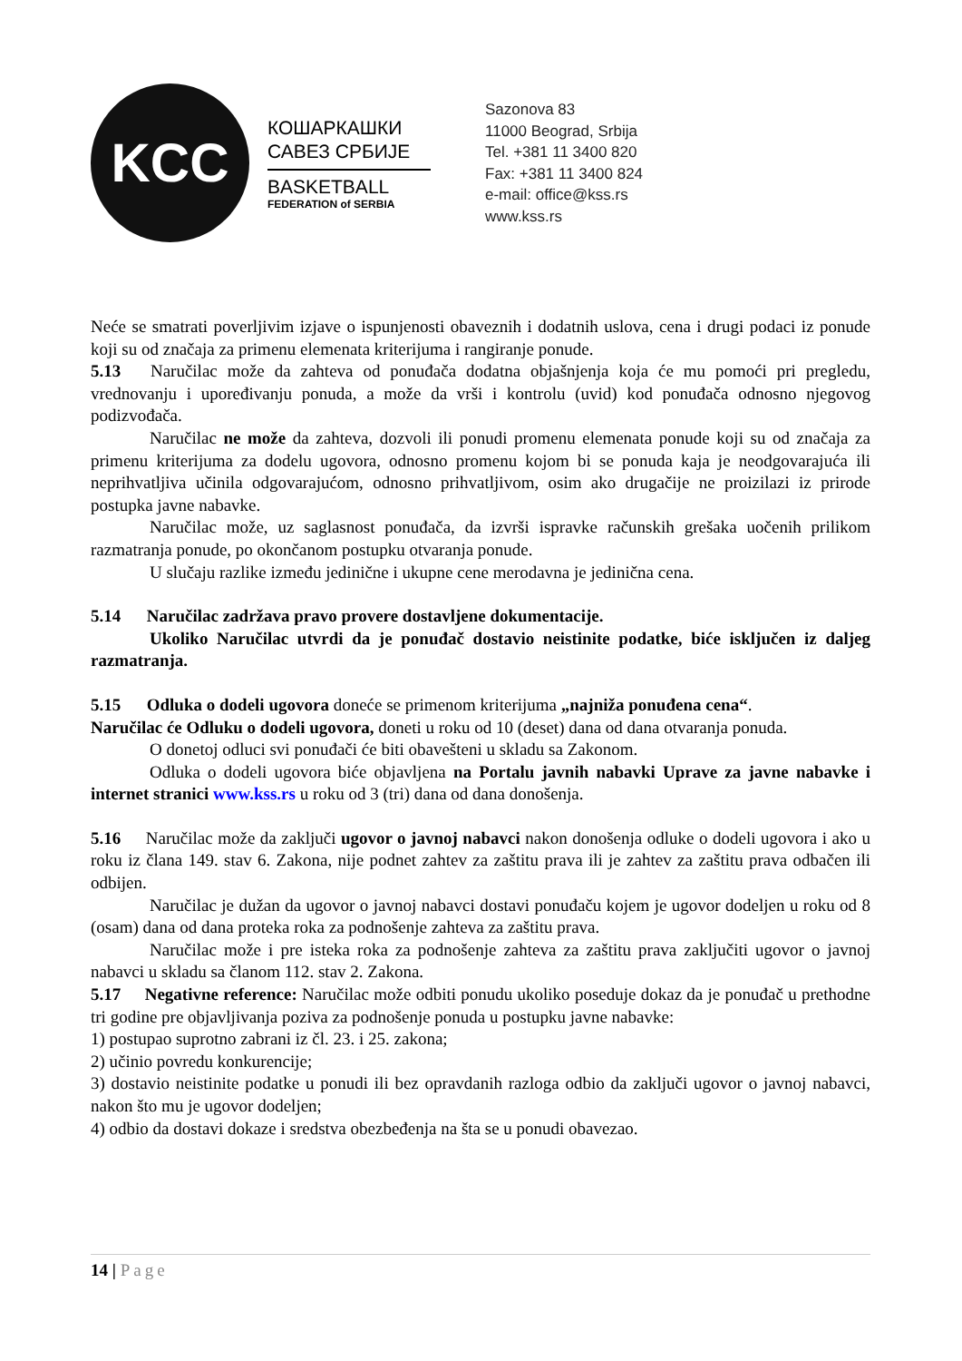KCC
КОШАРКАШКИ
САВЕЗ СРБИЈЕ
BASKETBALL
FEDERATION of SERBIA
Sazonova 83
11000 Beograd, Srbija
Tel. +381 11 3400 820
Fax: +381 11 3400 824
e-mail: office@kss.rs
www.kss.rs
Neće se smatrati poverljivim izjave o ispunjenosti obaveznih i dodatnih uslova, cena i drugi podaci iz ponude koji su od značaja za primenu elemenata kriterijuma i rangiranje ponude.
5.13 Naručilac može da zahteva od ponuđača dodatna objašnjenja koja će mu pomoći pri pregledu, vrednovanju i upoređivanju ponuda, a može da vrši i kontrolu (uvid) kod ponuđača odnosno njegovog podizvođača.
Naručilac ne može da zahteva, dozvoli ili ponudi promenu elemenata ponude koji su od značaja za primenu kriterijuma za dodelu ugovora, odnosno promenu kojom bi se ponuda kaja je neodgovarajuća ili neprihvatljiva učinila odgovarajućom, odnosno prihvatljivom, osim ako drugačije ne proizilazi iz prirode postupka javne nabavke.
Naručilac može, uz saglasnost ponuđača, da izvrši ispravke računskih grešaka uočenih prilikom razmatranja ponude, po okončanom postupku otvaranja ponude.
U slučaju razlike između jedinične i ukupne cene merodavna je jedinična cena.
5.14 Naručilac zadržava pravo provere dostavljene dokumentacije.
Ukoliko Naručilac utvrdi da je ponuđač dostavio neistinite podatke, biće isključen iz daljeg razmatranja.
5.15 Odluka o dodeli ugovora doneće se primenom kriterijuma „najniža ponuđena cena“.
Naručilac će Odluku o dodeli ugovora, doneti u roku od 10 (deset) dana od dana otvaranja ponuda.
O donetoj odluci svi ponuđači će biti obavešteni u skladu sa Zakonom.
Odluka o dodeli ugovora biće objavljena na Portalu javnih nabavki Uprave za javne nabavke i internet stranici www.kss.rs u roku od 3 (tri) dana od dana donošenja.
5.16 Naručilac može da zaključi ugovor o javnoj nabavci nakon donošenja odluke o dodeli ugovora i ako u roku iz člana 149. stav 6. Zakona, nije podnet zahtev za zaštitu prava ili je zahtev za zaštitu prava odbačen ili odbijen.
Naručilac je dužan da ugovor o javnoj nabavci dostavi ponuđaču kojem je ugovor dodeljen u roku od 8 (osam) dana od dana proteka roka za podnošenje zahteva za zaštitu prava.
Naručilac može i pre isteka roka za podnošenje zahteva za zaštitu prava zaključiti ugovor o javnoj nabavci u skladu sa članom 112. stav 2. Zakona.
5.17 Negativne reference: Naručilac može odbiti ponudu ukoliko poseduje dokaz da je ponuđač u prethodne tri godine pre objavljivanja poziva za podnošenje ponuda u postupku javne nabavke:
1) postupao suprotno zabrani iz čl. 23. i 25. zakona;
2) učinio povredu konkurencije;
3) dostavio neistinite podatke u ponudi ili bez opravdanih razloga odbio da zaključi ugovor o javnoj nabavci, nakon što mu je ugovor dodeljen;
4) odbio da dostavi dokaze i sredstva obezbeđenja na šta se u ponudi obavezao.
14 | Page